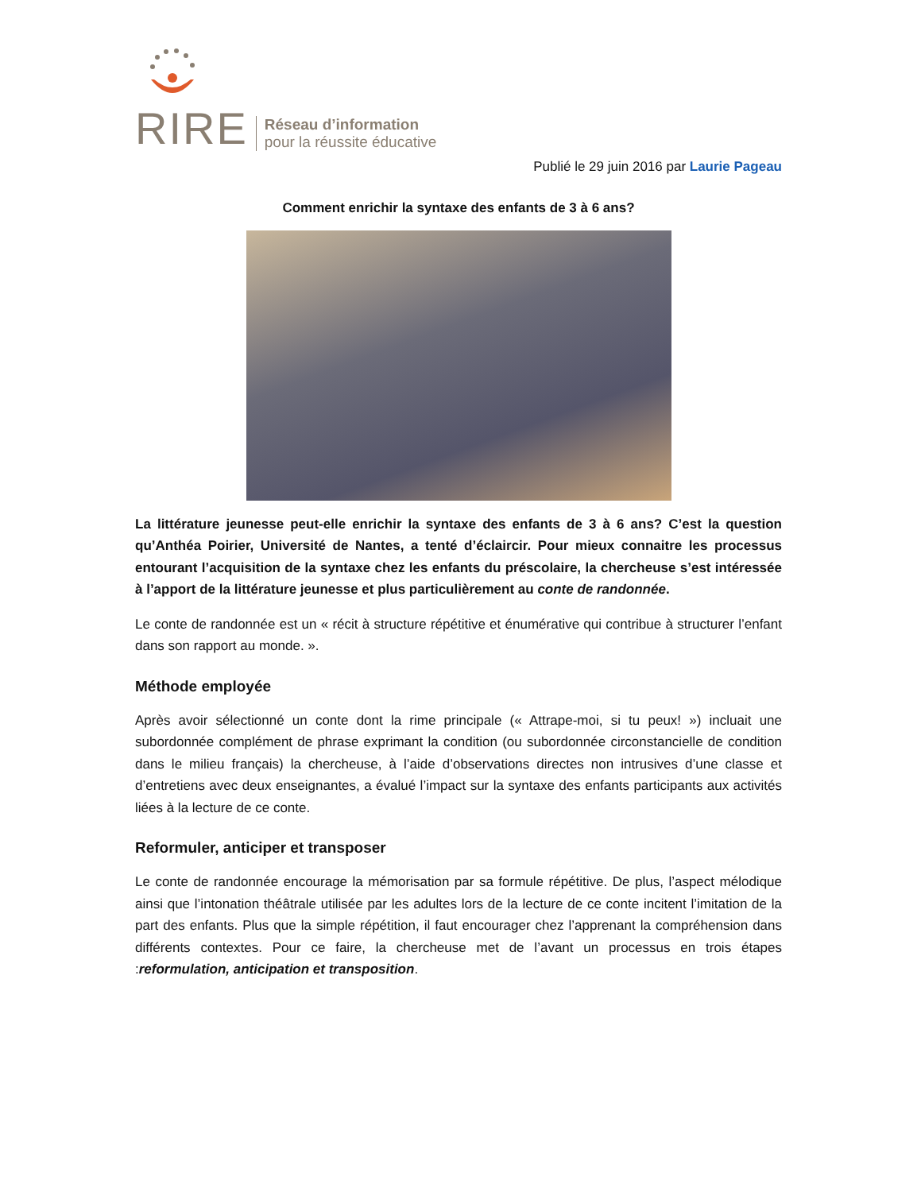RIRE
Réseau d’information
pour la réussite éducative
Publié le 29 juin 2016 par Laurie Pageau
Comment enrichir la syntaxe des enfants de 3 à 6 ans?
La littérature jeunesse peut-elle enrichir la syntaxe des enfants de 3 à 6 ans? C’est la question qu’Anthéa Poirier, Université de Nantes, a tenté d’éclaircir. Pour mieux connaitre les processus entourant l’acquisition de la syntaxe chez les enfants du préscolaire, la chercheuse s’est intéressée à l’apport de la littérature jeunesse et plus particulièrement au conte de randonnée.
Le conte de randonnée est un « récit à structure répétitive et énumérative qui contribue à structurer l’enfant dans son rapport au monde. ».
Méthode employée
Après avoir sélectionné un conte dont la rime principale (« Attrape-moi, si tu peux! ») incluait une subordonnée complément de phrase exprimant la condition (ou subordonnée circonstancielle de condition dans le milieu français) la chercheuse, à l’aide d’observations directes non intrusives d’une classe et d’entretiens avec deux enseignantes, a évalué l’impact sur la syntaxe des enfants participants aux activités liées à la lecture de ce conte.
Reformuler, anticiper et transposer
Le conte de randonnée encourage la mémorisation par sa formule répétitive. De plus, l’aspect mélodique ainsi que l’intonation théâtrale utilisée par les adultes lors de la lecture de ce conte incitent l’imitation de la part des enfants. Plus que la simple répétition, il faut encourager chez l’apprenant la compréhension dans différents contextes. Pour ce faire, la chercheuse met de l’avant un processus en trois étapes :reformulation, anticipation et transposition.